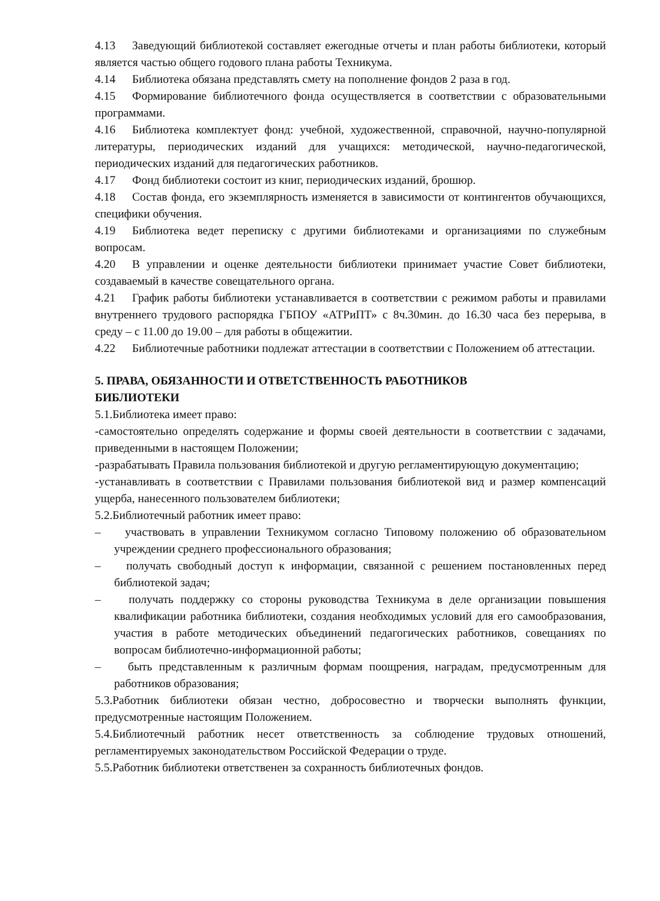4.13 Заведующий библиотекой составляет ежегодные отчеты и план работы библиотеки, который является частью общего годового плана работы Техникума.
4.14 Библиотека обязана представлять смету на пополнение фондов 2 раза в год.
4.15 Формирование библиотечного фонда осуществляется в соответствии с образовательными программами.
4.16 Библиотека комплектует фонд: учебной, художественной, справочной, научно-популярной литературы, периодических изданий для учащихся: методической, научно-педагогической, периодических изданий для педагогических работников.
4.17 Фонд библиотеки состоит из книг, периодических изданий, брошюр.
4.18 Состав фонда, его экземплярность изменяется в зависимости от контингентов обучающихся, специфики обучения.
4.19 Библиотека ведет переписку с другими библиотеками и организациями по служебным вопросам.
4.20 В управлении и оценке деятельности библиотеки принимает участие Совет библиотеки, создаваемый в качестве совещательного органа.
4.21 График работы библиотеки устанавливается в соответствии с режимом работы и правилами внутреннего трудового распорядка ГБПОУ «АТРиПТ» с 8ч.30мин. до 16.30 часа без перерыва, в среду – с 11.00 до 19.00 – для работы в общежитии.
4.22 Библиотечные работники подлежат аттестации в соответствии с Положением об аттестации.
5. ПРАВА, ОБЯЗАННОСТИ И ОТВЕТСТВЕННОСТЬ РАБОТНИКОВ
БИБЛИОТЕКИ
5.1.Библиотека имеет право:
-самостоятельно определять содержание и формы своей деятельности в соответствии с задачами, приведенными в настоящем Положении;
-разрабатывать Правила пользования библиотекой и другую регламентирующую документацию;
-устанавливать в соответствии с Правилами пользования библиотекой вид и размер компенсаций ущерба, нанесенного пользователем библиотеки;
5.2.Библиотечный работник имеет право:
– участвовать в управлении Техникумом согласно Типовому положению об образовательном учреждении среднего профессионального образования;
– получать свободный доступ к информации, связанной с решением постановленных перед библиотекой задач;
– получать поддержку со стороны руководства Техникума в деле организации повышения квалификации работника библиотеки, создания необходимых условий для его самообразования, участия в работе методических объединений педагогических работников, совещаниях по вопросам библиотечно-информационной работы;
– быть представленным к различным формам поощрения, наградам, предусмотренным для работников образования;
5.3.Работник библиотеки обязан честно, добросовестно и творчески выполнять функции, предусмотренные настоящим Положением.
5.4.Библиотечный работник несет ответственность за соблюдение трудовых отношений, регламентируемых законодательством Российской Федерации о труде.
5.5.Работник библиотеки ответственен за сохранность библиотечных фондов.